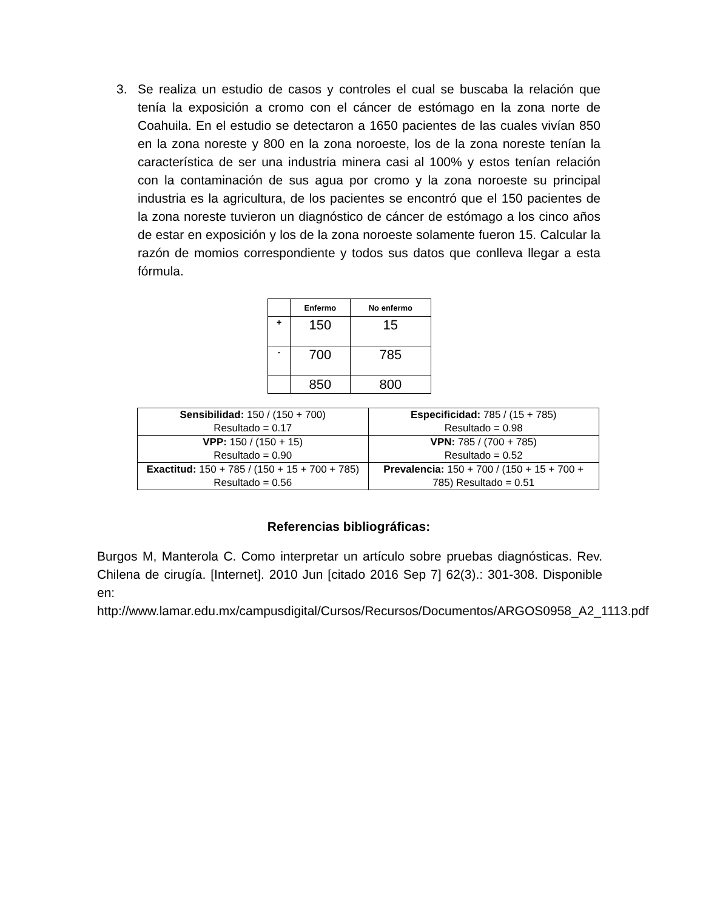3. Se realiza un estudio de casos y controles el cual se buscaba la relación que tenía la exposición a cromo con el cáncer de estómago en la zona norte de Coahuila. En el estudio se detectaron a 1650 pacientes de las cuales vivían 850 en la zona noreste y 800 en la zona noroeste, los de la zona noreste tenían la característica de ser una industria minera casi al 100% y estos tenían relación con la contaminación de sus agua por cromo y la zona noroeste su principal industria es la agricultura, de los pacientes se encontró que el 150 pacientes de la zona noreste tuvieron un diagnóstico de cáncer de estómago a los cinco años de estar en exposición y los de la zona noroeste solamente fueron 15. Calcular la razón de momios correspondiente y todos sus datos que conlleva llegar a esta fórmula.
| | Enfermo | No enfermo |
| --- | --- | --- |
| + | 150 | 15 |
| - | 700 | 785 |
| | 850 | 800 |
| Sensibilidad: 150 / (150 + 700) Resultado = 0.17 | Especificidad: 785 / (15 + 785) Resultado = 0.98 |
| VPP: 150 / (150 + 15) Resultado = 0.90 | VPN: 785 / (700 + 785) Resultado = 0.52 |
| Exactitud: 150 + 785 / (150 + 15 + 700 + 785) Resultado = 0.56 | Prevalencia: 150 + 700 / (150 + 15 + 700 + 785) Resultado = 0.51 |
Referencias bibliográficas:
Burgos M, Manterola C. Como interpretar un artículo sobre pruebas diagnósticas. Rev. Chilena de cirugía. [Internet]. 2010 Jun [citado 2016 Sep 7] 62(3).: 301-308. Disponible en: http://www.lamar.edu.mx/campusdigital/Cursos/Recursos/Documentos/ARGOS0958_A2_1113.pdf